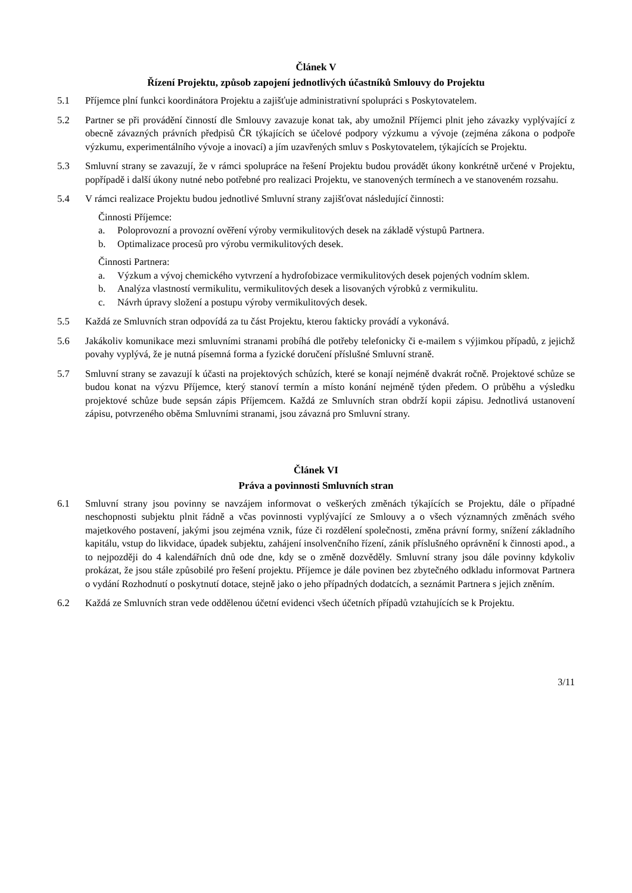Článek V
Řízení Projektu, způsob zapojení jednotlivých účastníků Smlouvy do Projektu
5.1 Příjemce plní funkci koordinátora Projektu a zajišťuje administrativní spolupráci s Poskytovatelem.
5.2 Partner se při provádění činností dle Smlouvy zavazuje konat tak, aby umožnil Příjemci plnit jeho závazky vyplývající z obecně závazných právních předpisů ČR týkajících se účelové podpory výzkumu a vývoje (zejména zákona o podpoře výzkumu, experimentálního vývoje a inovací) a jím uzavřených smluv s Poskytovatelem, týkajících se Projektu.
5.3 Smluvní strany se zavazují, že v rámci spolupráce na řešení Projektu budou provádět úkony konkrétně určené v Projektu, popřípadě i další úkony nutné nebo potřebné pro realizaci Projektu, ve stanovených termínech a ve stanoveném rozsahu.
5.4 V rámci realizace Projektu budou jednotlivé Smluvní strany zajišťovat následující činnosti:
Činnosti Příjemce:
a. Poloprovozní a provozní ověření výroby vermikulitových desek na základě výstupů Partnera.
b. Optimalizace procesů pro výrobu vermikulitových desek.
Činnosti Partnera:
a. Výzkum a vývoj chemického vytvrzení a hydrofobizace vermikulitových desek pojených vodním sklem.
b. Analýza vlastností vermikulitu, vermikulitových desek a lisovaných výrobků z vermikulitu.
c. Návrh úpravy složení a postupu výroby vermikulitových desek.
5.5 Každá ze Smluvních stran odpovídá za tu část Projektu, kterou fakticky provádí a vykonává.
5.6 Jakákoliv komunikace mezi smluvními stranami probíhá dle potřeby telefonicky či e-mailem s výjimkou případů, z jejichž povahy vyplývá, že je nutná písemná forma a fyzické doručení příslušné Smluvní straně.
5.7 Smluvní strany se zavazují k účasti na projektových schůzích, které se konají nejméně dvakrát ročně. Projektové schůze se budou konat na výzvu Příjemce, který stanoví termín a místo konání nejméně týden předem. O průběhu a výsledku projektové schůze bude sepsán zápis Příjemcem. Každá ze Smluvních stran obdrží kopii zápisu. Jednotlivá ustanovení zápisu, potvrzeného oběma Smluvními stranami, jsou závazná pro Smluvní strany.
Článek VI
Práva a povinnosti Smluvních stran
6.1 Smluvní strany jsou povinny se navzájem informovat o veškerých změnách týkajících se Projektu, dále o případné neschopnosti subjektu plnit řádně a včas povinnosti vyplývající ze Smlouvy a o všech významných změnách svého majetkového postavení, jakými jsou zejména vznik, fúze či rozdělení společnosti, změna právní formy, snížení základního kapitálu, vstup do likvidace, úpadek subjektu, zahájení insolvenčního řízení, zánik příslušného oprávnění k činnosti apod., a to nejpozději do 4 kalendářních dnů ode dne, kdy se o změně dozvěděly. Smluvní strany jsou dále povinny kdykoliv prokázat, že jsou stále způsobilé pro řešení projektu. Příjemce je dále povinen bez zbytečného odkladu informovat Partnera o vydání Rozhodnutí o poskytnutí dotace, stejně jako o jeho případných dodatcích, a seznámit Partnera s jejich zněním.
6.2 Každá ze Smluvních stran vede oddělenou účetní evidenci všech účetních případů vztahujících se k Projektu.
3/11